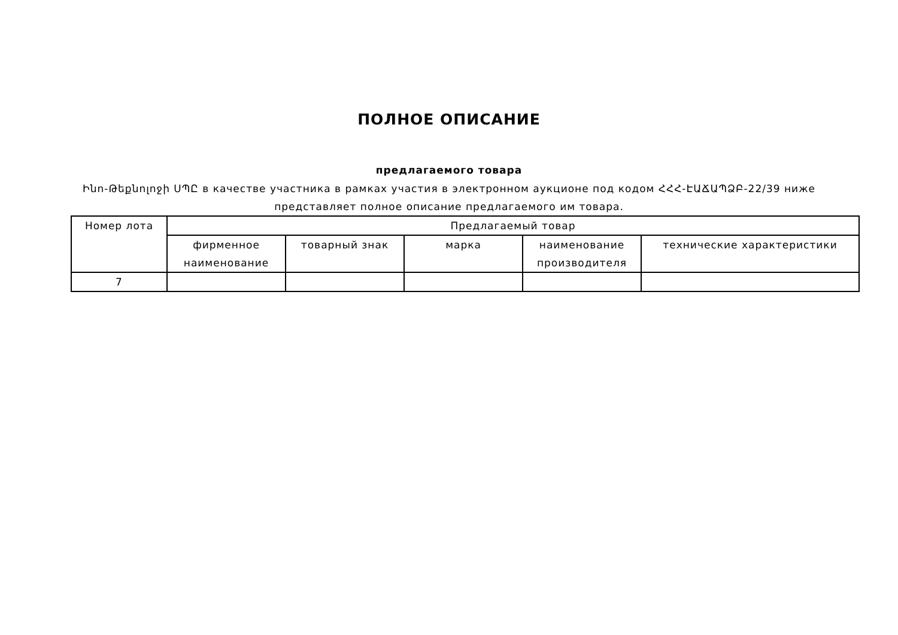ПОЛНОЕ ОПИСАНИЕ
предлагаемого товара
Ինո-Թեքնոլոջի ՍՊԸ в качестве участника в рамках участия в электронном аукционе под кодом ՀՀՀ-ԷԱՃԱՊՁԲ-22/39 ниже представляет полное описание предлагаемого им товара.
| Номер лота | Предлагаемый товар | | | | |
| --- | --- | --- | --- | --- | --- |
| | фирменное наименование | товарный знак | марка | наименование производителя | технические характеристики |
| 7 | | | | | |